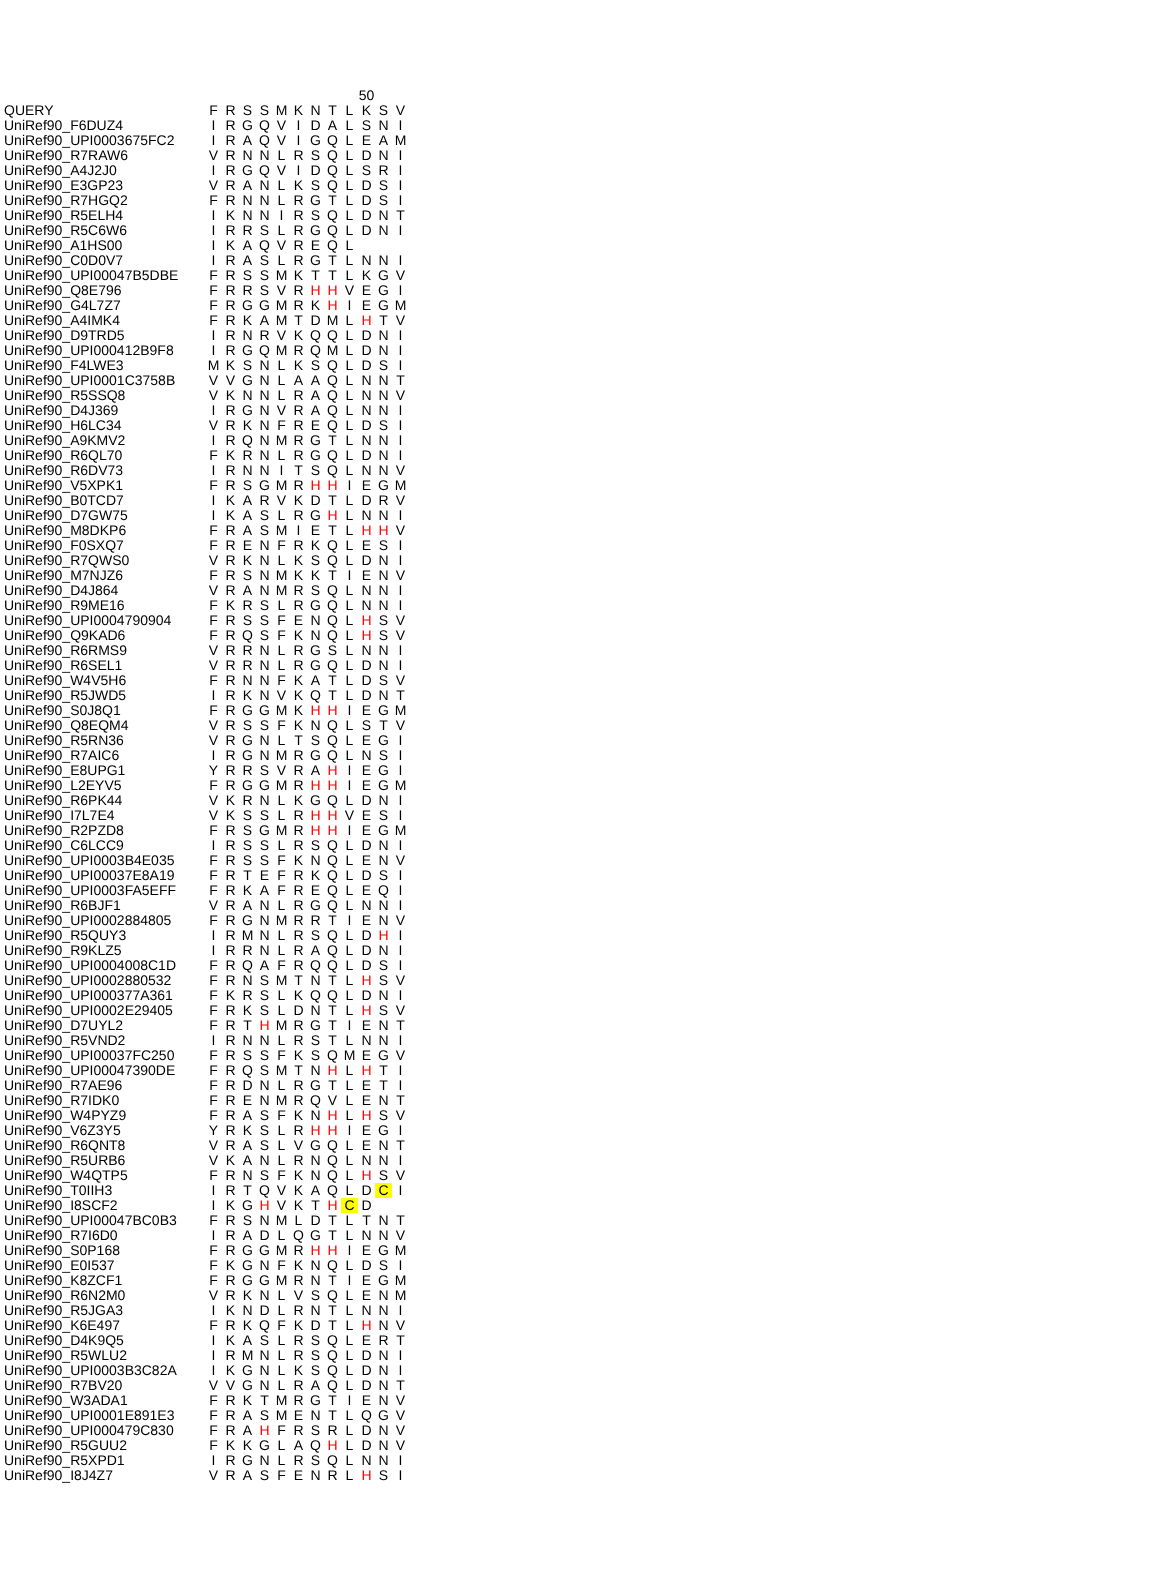| | | | | | | | | | | 50 | | |
| --- | --- | --- | --- | --- | --- | --- | --- | --- | --- | --- | --- | --- |
| QUERY | F | R | S | S | M | K | N | T | L | K | S | V |
| UniRef90_F6DUZ4 | I | R | G | Q | V | I | D | A | L | S | N | I |
| UniRef90_UPI0003675FC2 | I | R | A | Q | V | I | G | Q | L | E | A | M |
| UniRef90_R7RAW6 | V | R | N | N | L | R | S | Q | L | D | N | I |
| UniRef90_A4J2J0 | I | R | G | Q | V | I | D | Q | L | S | R | I |
| UniRef90_E3GP23 | V | R | A | N | L | K | S | Q | L | D | S | I |
| UniRef90_R7HGQ2 | F | R | N | N | L | R | G | T | L | D | S | I |
| UniRef90_R5ELH4 | I | K | N | N | I | R | S | Q | L | D | N | T |
| UniRef90_R5C6W6 | I | R | R | S | L | R | G | Q | L | D | N | I |
| UniRef90_A1HS00 | I | K | A | Q | V | R | E | Q | L | | | |
| UniRef90_C0D0V7 | I | R | A | S | L | R | G | T | L | N | N | I |
| UniRef90_UPI00047B5DBE | F | R | S | S | M | K | T | T | L | K | G | V |
| UniRef90_Q8E796 | F | R | R | S | V | R | H | H | V | E | G | I |
| UniRef90_G4L7Z7 | F | R | G | G | M | R | K | H | I | E | G | M |
| UniRef90_A4IMK4 | F | R | K | A | M | T | D | M | L | H | T | V |
| UniRef90_D9TRD5 | I | R | N | R | V | K | Q | Q | L | D | N | I |
| UniRef90_UPI000412B9F8 | I | R | G | Q | M | R | Q | M | L | D | N | I |
| UniRef90_F4LWE3 | M | K | S | N | L | K | S | Q | L | D | S | I |
| UniRef90_UPI0001C3758B | V | V | G | N | L | A | A | Q | L | N | N | T |
| UniRef90_R5SSQ8 | V | K | N | N | L | R | A | Q | L | N | N | V |
| UniRef90_D4J369 | I | R | G | N | V | R | A | Q | L | N | N | I |
| UniRef90_H6LC34 | V | R | K | N | F | R | E | Q | L | D | S | I |
| UniRef90_A9KMV2 | I | R | Q | N | M | R | G | T | L | N | N | I |
| UniRef90_R6QL70 | F | K | R | N | L | R | G | Q | L | D | N | I |
| UniRef90_R6DV73 | I | R | N | N | I | T | S | Q | L | N | N | V |
| UniRef90_V5XPK1 | F | R | S | G | M | R | H | H | I | E | G | M |
| UniRef90_B0TCD7 | I | K | A | R | V | K | D | T | L | D | R | V |
| UniRef90_D7GW75 | I | K | A | S | L | R | G | H | L | N | N | I |
| UniRef90_M8DKP6 | F | R | A | S | M | I | E | T | L | H | H | V |
| UniRef90_F0SXQ7 | F | R | E | N | F | R | K | Q | L | E | S | I |
| UniRef90_R7QWS0 | V | R | K | N | L | K | S | Q | L | D | N | I |
| UniRef90_M7NJZ6 | F | R | S | N | M | K | K | T | I | E | N | V |
| UniRef90_D4J864 | V | R | A | N | M | R | S | Q | L | N | N | I |
| UniRef90_R9ME16 | F | K | R | S | L | R | G | Q | L | N | N | I |
| UniRef90_UPI0004790904 | F | R | S | S | F | E | N | Q | L | H | S | V |
| UniRef90_Q9KAD6 | F | R | Q | S | F | K | N | Q | L | H | S | V |
| UniRef90_R6RMS9 | V | R | R | N | L | R | G | S | L | N | N | I |
| UniRef90_R6SEL1 | V | R | R | N | L | R | G | Q | L | D | N | I |
| UniRef90_W4V5H6 | F | R | N | N | F | K | A | T | L | D | S | V |
| UniRef90_R5JWD5 | I | R | K | N | V | K | Q | T | L | D | N | T |
| UniRef90_S0J8Q1 | F | R | G | G | M | K | H | H | I | E | G | M |
| UniRef90_Q8EQM4 | V | R | S | S | F | K | N | Q | L | S | T | V |
| UniRef90_R5RN36 | V | R | G | N | L | T | S | Q | L | E | G | I |
| UniRef90_R7AIC6 | I | R | G | N | M | R | G | Q | L | N | S | I |
| UniRef90_E8UPG1 | Y | R | R | S | V | R | A | H | I | E | G | I |
| UniRef90_L2EYV5 | F | R | G | G | M | R | H | H | I | E | G | M |
| UniRef90_R6PK44 | V | K | R | N | L | K | G | Q | L | D | N | I |
| UniRef90_I7L7E4 | V | K | S | S | L | R | H | H | V | E | S | I |
| UniRef90_R2PZD8 | F | R | S | G | M | R | H | H | I | E | G | M |
| UniRef90_C6LCC9 | I | R | S | S | L | R | S | Q | L | D | N | I |
| UniRef90_UPI0003B4E035 | F | R | S | S | F | K | N | Q | L | E | N | V |
| UniRef90_UPI00037E8A19 | F | R | T | E | F | R | K | Q | L | D | S | I |
| UniRef90_UPI0003FA5EFF | F | R | K | A | F | R | E | Q | L | E | Q | I |
| UniRef90_R6BJF1 | V | R | A | N | L | R | G | Q | L | N | N | I |
| UniRef90_UPI0002884805 | F | R | G | N | M | R | R | T | I | E | N | V |
| UniRef90_R5QUY3 | I | R | M | N | L | R | S | Q | L | D | H | I |
| UniRef90_R9KLZ5 | I | R | R | N | L | R | A | Q | L | D | N | I |
| UniRef90_UPI0004008C1D | F | R | Q | A | F | R | Q | Q | L | D | S | I |
| UniRef90_UPI0002880532 | F | R | N | S | M | T | N | T | L | H | S | V |
| UniRef90_UPI000377A361 | F | K | R | S | L | K | Q | Q | L | D | N | I |
| UniRef90_UPI0002E29405 | F | R | K | S | L | D | N | T | L | H | S | V |
| UniRef90_D7UYL2 | F | R | T | H | M | R | G | T | I | E | N | T |
| UniRef90_R5VND2 | I | R | N | N | L | R | S | T | L | N | N | I |
| UniRef90_UPI00037FC250 | F | R | S | S | F | K | S | Q | M | E | G | V |
| UniRef90_UPI00047390DE | F | R | Q | S | M | T | N | H | L | H | T | I |
| UniRef90_R7AE96 | F | R | D | N | L | R | G | T | L | E | T | I |
| UniRef90_R7IDK0 | F | R | E | N | M | R | Q | V | L | E | N | T |
| UniRef90_W4PYZ9 | F | R | A | S | F | K | N | H | L | H | S | V |
| UniRef90_V6Z3Y5 | Y | R | K | S | L | R | H | H | I | E | G | I |
| UniRef90_R6QNT8 | V | R | A | S | L | V | G | Q | L | E | N | T |
| UniRef90_R5URB6 | V | K | A | N | L | R | N | Q | L | N | N | I |
| UniRef90_W4QTP5 | F | R | N | S | F | K | N | Q | L | H | S | V |
| UniRef90_T0IIH3 | I | R | T | Q | V | K | A | Q | L | D | C | I |
| UniRef90_I8SCF2 | I | K | G | H | V | K | T | H | C | D | | |
| UniRef90_UPI00047BC0B3 | F | R | S | N | M | L | D | T | L | T | N | T |
| UniRef90_R7I6D0 | I | R | A | D | L | Q | G | T | L | N | N | V |
| UniRef90_S0P168 | F | R | G | G | M | R | H | H | I | E | G | M |
| UniRef90_E0I537 | F | K | G | N | F | K | N | Q | L | D | S | I |
| UniRef90_K8ZCF1 | F | R | G | G | M | R | N | T | I | E | G | M |
| UniRef90_R6N2M0 | V | R | K | N | L | V | S | Q | L | E | N | M |
| UniRef90_R5JGA3 | I | K | N | D | L | R | N | T | L | N | N | I |
| UniRef90_K6E497 | F | R | K | Q | F | K | D | T | L | H | N | V |
| UniRef90_D4K9Q5 | I | K | A | S | L | R | S | Q | L | E | R | T |
| UniRef90_R5WLU2 | I | R | M | N | L | R | S | Q | L | D | N | I |
| UniRef90_UPI0003B3C82A | I | K | G | N | L | K | S | Q | L | D | N | I |
| UniRef90_R7BV20 | V | V | G | N | L | R | A | Q | L | D | N | T |
| UniRef90_W3ADA1 | F | R | K | T | M | R | G | T | I | E | N | V |
| UniRef90_UPI0001E891E3 | F | R | A | S | M | E | N | T | L | Q | G | V |
| UniRef90_UPI000479C830 | F | R | A | H | F | R | S | R | L | D | N | V |
| UniRef90_R5GUU2 | F | K | K | G | L | A | Q | H | L | D | N | V |
| UniRef90_R5XPD1 | I | R | G | N | L | R | S | Q | L | N | N | I |
| UniRef90_I8J4Z7 | V | R | A | S | F | E | N | R | L | H | S | I |